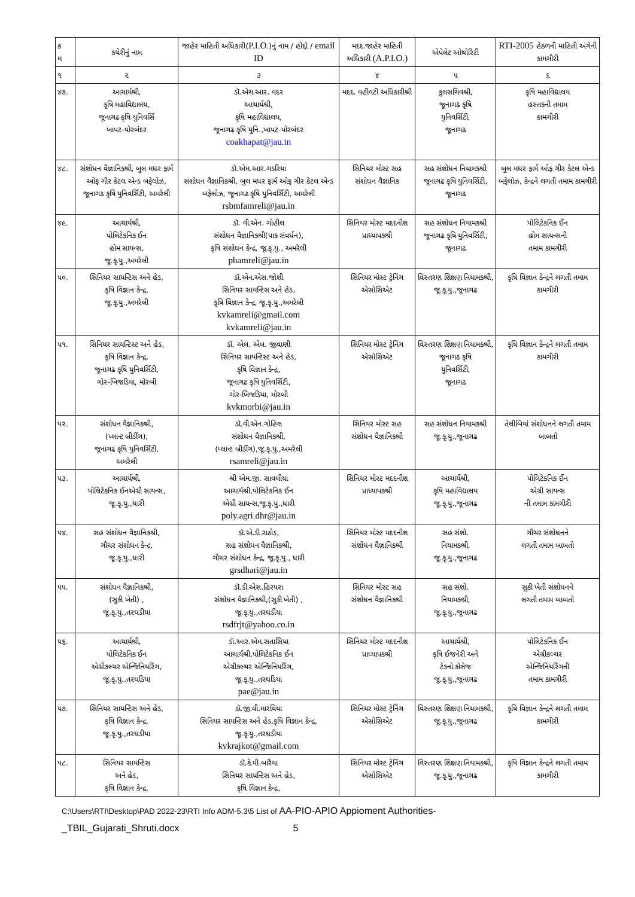| ક્ર મ | કચેરીનું નામ | જાહેર માહિતી અધિકારી( P.I.O. )નું નામ / હોદ્દો / email ID | મદદ.જાહેર માહિતી અધિકારી (A.P.I.O.) | એપેલેટ ઓથોરિટી | RTI-2005 હેઠળની માહિતી અંગેની કામગીરી |
| --- | --- | --- | --- | --- | --- |
| ૧ | ૨ | ૩ | ૪ | ૫ | ૬ |
| ૪૭. | આચાર્યશ્રી, કૃષિ મહાવિદ્યાલય, જૂનાગઢ કૃષિ યુનિવર્સિ ખાપટ-પોરબંદર | ડૉ.એચ.આર. વદર આચાર્યશ્રી, કૃષિ મહાવિદ્યાલય, જૂનાગઢ કૃષિ યુનિ.,ખાપટ-પોરબંદર coakhapat@jau.in | મદદ. વહીવટી અધિકારીશ્રી | કુલસચિવશ્રી, જૂનાગઢ કૃષિ યુનિવર્સિટી, જૂનાગઢ | કૃષિ મહાવિદ્યાલય હસ્તકની તમામ કામગીરી |
| ૪૮. | સંશોધન વૈજ્ઞાનિકશ્રી, બુલ મધર ફાર્મ ઓફ ગીર કેટલ એન્ડ બફેલોઝ, જૂનાગઢ કૃષિ યુનિવર્સિટી, અમરેલી | ડૉ.એમ.આર.ગડરિયા સંશોધન વૈજ્ઞાનિકશ્રી, બુલ મધર ફાર્મ ઓફ ગીર કેટલ એન્ડ બફેલોઝ, જૂનાગઢ કૃષિ યુનિવર્સિટી, અમરેલી rsbmfamreli@jau.in | સિનિયર મોસ્ટ સહ સંશોધન વૈજ્ઞાનિક | સહ સંશોધન નિયામકશ્રી જૂનાગઢ કૃષિ યુનિવર્સિટી, જૂનાગઢ | બુલ મધર ફાર્મ ઓફ ગીર કેટલ એન્ડ બફેલોઝ, કેન્દ્રને લગતી તમામ કામગીરી |
| ૪૯. | આચાર્યશ્રી, પોલિટેકનિક ઈન હોમ સાયન્સ, જૂ.કૃ.યુ.,અમરેલી | ડૉ. વી.એન. ગોહીલ સંશોધન વૈજ્ઞાનિકશ્રી(પાક સંવર્ધન), કૃષિ સંશોધન કેન્દ્ર, જૂ.કૃ.યુ., અમરેલી phamreli@jau.in | સિનિયર મોસ્ટ મદદનીશ પ્રાધ્યાપકશ્રી | સહ સંશોધન નિયામકશ્રી જૂનાગઢ કૃષિ યુનિવર્સિટી, જૂનાગઢ | પોલિટેકનિક ઈન હોમ સાયન્સની તમામ કામગીરી |
| ૫૦. | સિનિયર સાયન્ટિસ અને હેડ, કૃષિ વિજ્ઞાન કેન્દ્ર, જૂ.કૃ.યુ.,અમરેલી | ડૉ.એન.એસ.જોશી સિનિયર સાયન્ટિસ અને હેડ, કૃષિ વિજ્ઞાન કેન્દ્ર, જૂ.કૃ.યુ.,અમરેલી kvkamreli@gmail.com kvkamreli@jau.in | સિનિયર મોસ્ટ ટ્રેનિંગ એસોસિએટ | વિસ્તરણ શિક્ષણ નિયામકશ્રી, જૂ.કૃ.યુ.,જૂનાગઢ | કૃષિ વિજ્ઞાન કેન્દ્રને લગતી તમામ કામગીરી |
| ૫૧. | સિનિયર સાયન્ટિસ્ટ અને હેડ, કૃષિ વિજ્ઞાન કેન્દ્ર, જૂનાગઢ કૃષિ યુનિવર્સિટી, ગોર-ખિજડિયા, મોરબી | ડૉ. એલ. એલ. જીવાણી સિનિયર સાયન્ટિસ્ટ અને હેડ, કૃષિ વિજ્ઞાન કેન્દ્ર, જૂનાગઢ કૃષિ યુનિવર્સિટી, ગોર-ખિજડિયા, મોરબી kvkmorbi@jau.in | સિનિયર મોસ્ટ ટ્રેનિંગ એસોસિએટ | વિસ્તરણ શિક્ષણ નિયામકશ્રી, જૂનાગઢ કૃષિ યુનિવર્સિટી, જૂનાગઢ | કૃષિ વિજ્ઞાન કેન્દ્રને લગતી તમામ કામગીરી |
| ૫૨. | સંશોધન વૈજ્ઞાનિકશ્રી, (પ્લાન્ટ બ્રીડીંગ), જૂનાગઢ કૃષિ યુનિવર્સિટી, અમરેલી | ડૉ.વી.એન.ગોહિલ સંશોધન વૈજ્ઞાનિકશ્રી, (પ્લાન્ટ બ્રીડીંગ),જૂ.કૃ.યુ.,અમરેલી rsamreli@jau.in | સિનિયર મોસ્ટ સહ સંશોધન વૈજ્ઞાનિકશ્રી | સહ સંશોધન નિયામકશ્રી જૂ.કૃ.યુ.,જૂનાગઢ | તેલીબિયાં સંશોધનને લગતી તમામ બાબતો |
| ૫૩. | આચાર્યશ્રી, પોલિટેકનિક ઈનએગ્રી સાયન્સ, જૂ.કૃ.યુ.,ધારી | શ્રી એમ.જી. સાવલીયા આચાર્યશ્રી,પોલિટેકનિક ઈન એગ્રી સાયન્સ,જૂ.કૃ.યુ.,ધારી poly.agri.dhr@jau.in | સિનિયર મોસ્ટ મદદનીશ પ્રાધ્યાપકશ્રી | આચાર્યશ્રી, કૃષિ મહાવિદ્યાલય જૂ.કૃ.યુ.,જૂનાગઢ | પોલિટેકનિક ઈન એગ્રી સાયન્સ ની તમામ કામગીરી |
| ૫૪. | સહ સંશોધન વૈજ્ઞાનિકશ્રી, ગૌચર સંશોધન કેન્દ્ર, જૂ.કૃ.યુ.,ધારી | ડૉ.એ.ડી.રાઠોડ, સહ સંશોધન વૈજ્ઞાનિકશ્રી, ગૌચર સંશોધન કેન્દ્ર, જૂ.કૃ.યુ., ધારી grsdhari@jau.in | સિનિયર મોસ્ટ મદદનીશ સંશોધન વૈજ્ઞાનિકશ્રી | સહ સંશો. નિયામકશ્રી, જૂ.કૃ.યુ.,જૂનાગઢ | ગૌચર સંશોધનને લગતી તમામ બાબતો |
| ૫૫. | સંશોધન વૈજ્ઞાનિકશ્રી, (સુકી ખેતી) , જૂ.કૃ.યુ.,તરઘડીયા | ડૉ.ડી.એસ.હિરપરા સંશોધન વૈજ્ઞાનિકશ્રી,(સુકી ખેતી) , જૂ.કૃ.યુ.,તરઘડીયા rsdfrjt@yahoo.co.in | સિનિયર મોસ્ટ સહ સંશોધન વૈજ્ઞાનિકશ્રી | સહ સંશો. નિયામકશ્રી, જૂ.કૃ.યુ.,જૂનાગઢ | સુકી ખેતી સંશોધનને લગતી તમામ બાબતો |
| ૫૬. | આચાર્યશ્રી, પોલિટેકનિક ઈન એગ્રીકલ્ચર એન્જિનિયરિંગ, જૂ.કૃ.યુ.,તરઘડિયા | ડૉ.આર.એમ.સતાસિયા આચાર્યશ્રી,પોલિટેકનિક ઈન એગ્રીકલ્ચર એન્જિનિયરિંગ, જૂ.કૃ.યુ.,તરઘડિયા pae@jau.in | સિનિયર મોસ્ટ મદદનીશ પ્રાધ્યાપકશ્રી | આચાર્યશ્રી, કૃષિ ઈજનેરી અને ટેક્નો.કોલેજ જૂ.કૃ.યુ.,જૂનાગઢ | પોલિટેકનિક ઈન એગ્રીકલ્ચર એન્જિનિયરિંગની તમામ કામગીરી |
| ૫૭. | સિનિયર સાયન્ટિસ અને હેડ, કૃષિ વિજ્ઞાન કેન્દ્ર, જૂ.કૃ.યુ.,તરઘડીયા | ડૉ.જી.વી.મારવિયા સિનિયર સાયન્ટિસ અને હેડ,કૃષિ વિજ્ઞાન કેન્દ્ર, જૂ.કૃ.યુ.,તરઘડીયા kvkrajkot@gmail.com | સિનિયર મોસ્ટ ટ્રેનિંગ એસોસિએટ | વિસ્તરણ શિક્ષણ નિયામકશ્રી, જૂ.કૃ.યુ.,જૂનાગઢ | કૃષિ વિજ્ઞાન કેન્દ્રને લગતી તમામ કામગીરી |
| ૫૮. | સિનિયર સાયન્ટિસ અને હેડ, કૃષિ વિજ્ઞાન કેન્દ્ર, | ડૉ.કે.પી.બારૈયા સિનિયર સાયન્ટિસ અને હેડ, કૃષિ વિજ્ઞાન કેન્દ્ર, | સિનિયર મોસ્ટ ટ્રેનિંગ એસોસિએટ | વિસ્તરણ શિક્ષણ નિયામકશ્રી, જૂ.કૃ.યુ.,જૂનાગઢ | કૃષિ વિજ્ઞાન કેન્દ્રને લગતી તમામ કામગીરી |
C:\Users\RTI\Desktop\PAD 2022-23\RTI Info ADM-5.3\5 List of AA-PIO-APIO Appioment Authorities-
_TBIL_Gujarati_Shruti.docx 5